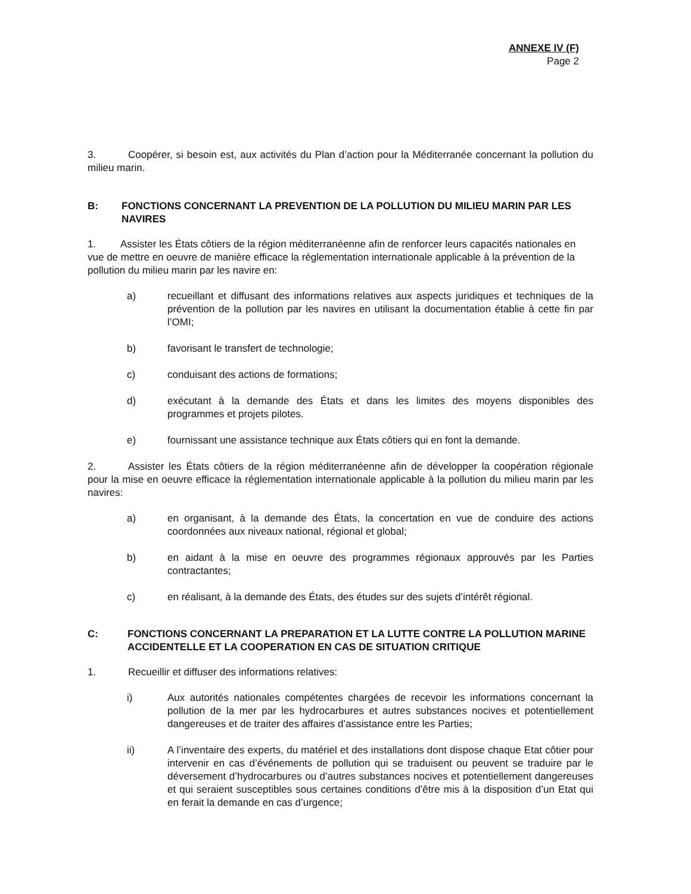ANNEXE IV (F)
Page 2
3. Coopérer, si besoin est, aux activités du Plan d’action pour la Méditerranée concernant la pollution du milieu marin.
B: FONCTIONS CONCERNANT LA PREVENTION DE LA POLLUTION DU MILIEU MARIN PAR LES NAVIRES
1. Assister les États côtiers de la région méditerranéenne afin de renforcer leurs capacités nationales en vue de mettre en oeuvre de manière efficace la réglementation internationale applicable à la prévention de la pollution du milieu marin par les navire en:
a) recueillant et diffusant des informations relatives aux aspects juridiques et techniques de la prévention de la pollution par les navires en utilisant la documentation établie à cette fin par l’OMI;
b) favorisant le transfert de technologie;
c) conduisant des actions de formations;
d) exécutant à la demande des États et dans les limites des moyens disponibles des programmes et projets pilotes.
e) fournissant une assistance technique aux États côtiers qui en font la demande.
2. Assister les États côtiers de la région méditerranéenne afin de développer la coopération régionale pour la mise en oeuvre efficace la réglementation internationale applicable à la pollution du milieu marin par les navires:
a) en organisant, à la demande des États, la concertation en vue de conduire des actions coordonnées aux niveaux national, régional et global;
b) en aidant à la mise en oeuvre des programmes régionaux approuvés par les Parties contractantes;
c) en réalisant, à la demande des États, des études sur des sujets d’intérêt régional.
C: FONCTIONS CONCERNANT LA PREPARATION ET LA LUTTE CONTRE LA POLLUTION MARINE ACCIDENTELLE ET LA COOPERATION EN CAS DE SITUATION CRITIQUE
1. Recueillir et diffuser des informations relatives:
i) Aux autorités nationales compétentes chargées de recevoir les informations concernant la pollution de la mer par les hydrocarbures et autres substances nocives et potentiellement dangereuses et de traiter des affaires d’assistance entre les Parties;
ii) A l’inventaire des experts, du matériel et des installations dont dispose chaque Etat côtier pour intervenir en cas d’événements de pollution qui se traduisent ou peuvent se traduire par le déversement d’hydrocarbures ou d’autres substances nocives et potentiellement dangereuses et qui seraient susceptibles sous certaines conditions d’être mis à la disposition d’un Etat qui en ferait la demande en cas d’urgence;